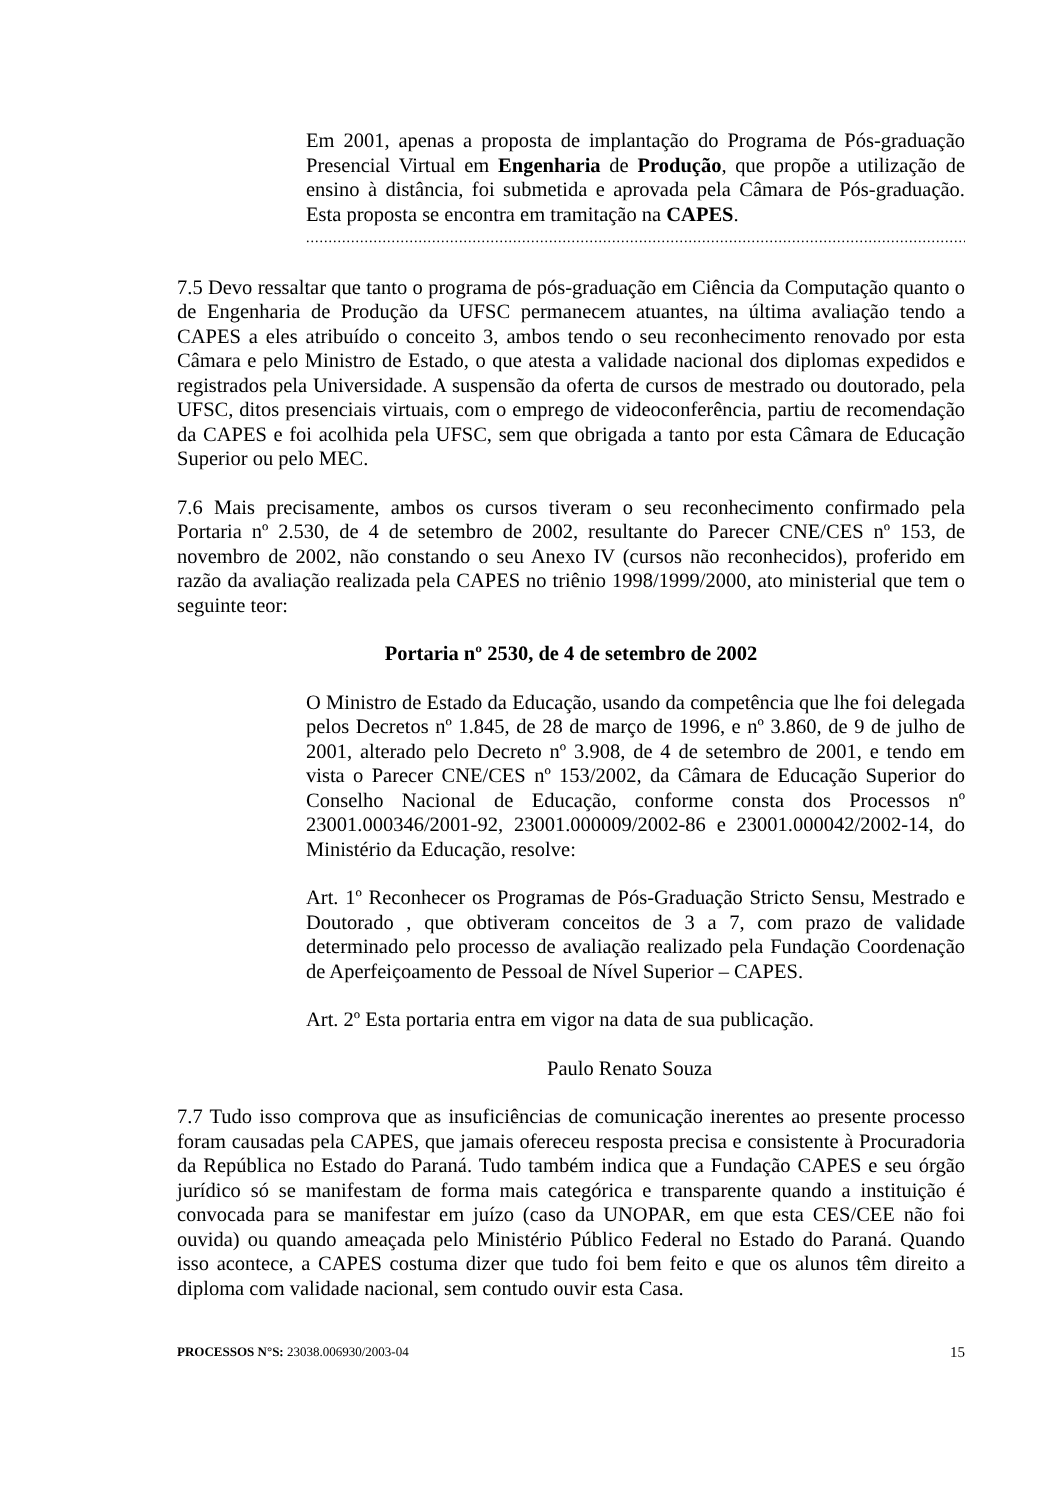Em 2001, apenas a proposta de implantação do Programa de Pós-graduação Presencial Virtual em Engenharia de Produção, que propõe a utilização de ensino à distância, foi submetida e aprovada pela Câmara de Pós-graduação. Esta proposta se encontra em tramitação na CAPES.
.........................................................................................................................................................................
7.5 Devo ressaltar que tanto o programa de pós-graduação em Ciência da Computação quanto o de Engenharia de Produção da UFSC permanecem atuantes, na última avaliação tendo a CAPES a eles atribuído o conceito 3, ambos tendo o seu reconhecimento renovado por esta Câmara e pelo Ministro de Estado, o que atesta a validade nacional dos diplomas expedidos e registrados pela Universidade. A suspensão da oferta de cursos de mestrado ou doutorado, pela UFSC, ditos presenciais virtuais, com o emprego de videoconferência, partiu de recomendação da CAPES e foi acolhida pela UFSC, sem que obrigada a tanto por esta Câmara de Educação Superior ou pelo MEC.
7.6 Mais precisamente, ambos os cursos tiveram o seu reconhecimento confirmado pela Portaria nº 2.530, de 4 de setembro de 2002, resultante do Parecer CNE/CES nº 153, de novembro de 2002, não constando o seu Anexo IV (cursos não reconhecidos), proferido em razão da avaliação realizada pela CAPES no triênio 1998/1999/2000, ato ministerial que tem o seguinte teor:
Portaria nº 2530, de 4 de setembro de 2002
O Ministro de Estado da Educação, usando da competência que lhe foi delegada pelos Decretos nº 1.845, de 28 de março de 1996, e nº 3.860, de 9 de julho de 2001, alterado pelo Decreto nº 3.908, de 4 de setembro de 2001, e tendo em vista o Parecer CNE/CES nº 153/2002, da Câmara de Educação Superior do Conselho Nacional de Educação, conforme consta dos Processos nº 23001.000346/2001-92, 23001.000009/2002-86 e 23001.000042/2002-14, do Ministério da Educação, resolve:
Art. 1º Reconhecer os Programas de Pós-Graduação Stricto Sensu, Mestrado e Doutorado , que obtiveram conceitos de 3 a 7, com prazo de validade determinado pelo processo de avaliação realizado pela Fundação Coordenação de Aperfeiçoamento de Pessoal de Nível Superior – CAPES.
Art. 2º Esta portaria entra em vigor na data de sua publicação.
Paulo Renato Souza
7.7 Tudo isso comprova que as insuficiências de comunicação inerentes ao presente processo foram causadas pela CAPES, que jamais ofereceu resposta precisa e consistente à Procuradoria da República no Estado do Paraná. Tudo também indica que a Fundação CAPES e seu órgão jurídico só se manifestam de forma mais categórica e transparente quando a instituição é convocada para se manifestar em juízo (caso da UNOPAR, em que esta CES/CEE não foi ouvida) ou quando ameaçada pelo Ministério Público Federal no Estado do Paraná. Quando isso acontece, a CAPES costuma dizer que tudo foi bem feito e que os alunos têm direito a diploma com validade nacional, sem contudo ouvir esta Casa.
PROCESSOS N°S: 23038.006930/2003-04 15